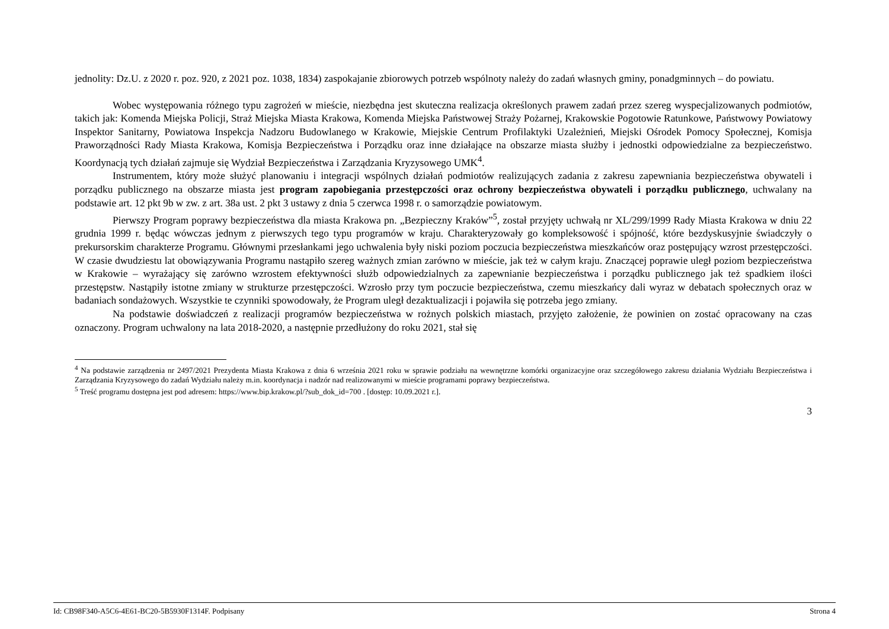jednolity: Dz.U. z 2020 r. poz. 920, z 2021 poz. 1038, 1834) zaspokajanie zbiorowych potrzeb wspólnoty należy do zadań własnych gminy, ponadgminnych – do powiatu.
Wobec występowania różnego typu zagrożeń w mieście, niezbędna jest skuteczna realizacja określonych prawem zadań przez szereg wyspecjalizowanych podmiotów, takich jak: Komenda Miejska Policji, Straż Miejska Miasta Krakowa, Komenda Miejska Państwowej Straży Pożarnej, Krakowskie Pogotowie Ratunkowe, Państwowy Powiatowy Inspektor Sanitarny, Powiatowa Inspekcja Nadzoru Budowlanego w Krakowie, Miejskie Centrum Profilaktyki Uzależnień, Miejski Ośrodek Pomocy Społecznej, Komisja Praworządności Rady Miasta Krakowa, Komisja Bezpieczeństwa i Porządku oraz inne działające na obszarze miasta służby i jednostki odpowiedzialne za bezpieczeństwo. Koordynacją tych działań zajmuje się Wydział Bezpieczeństwa i Zarządzania Kryzysowego UMK<sup>4</sup>.
Instrumentem, który może służyć planowaniu i integracji wspólnych działań podmiotów realizujących zadania z zakresu zapewniania bezpieczeństwa obywateli i porządku publicznego na obszarze miasta jest program zapobiegania przestępczości oraz ochrony bezpieczeństwa obywateli i porządku publicznego, uchwalany na podstawie art. 12 pkt 9b w zw. z art. 38a ust. 2 pkt 3 ustawy z dnia 5 czerwca 1998 r. o samorządzie powiatowym.
Pierwszy Program poprawy bezpieczeństwa dla miasta Krakowa pn. „Bezpieczny Kraków”<sup>5</sup>, został przyjęty uchwałą nr XL/299/1999 Rady Miasta Krakowa w dniu 22 grudnia 1999 r. będąc wówczas jednym z pierwszych tego typu programów w kraju. Charakteryzowały go kompleksowość i spójność, które bezdyskusyjnie świadczyły o prekursorskim charakterze Programu. Głównymi przesłankami jego uchwalenia były niski poziom poczucia bezpieczeństwa mieszkańców oraz postępujący wzrost przestępczości. W czasie dwudziestu lat obowiązywania Programu nastąpiło szereg ważnych zmian zarówno w mieście, jak też w całym kraju. Znaczącej poprawie uległ poziom bezpieczeństwa w Krakowie – wyrażający się zarówno wzrostem efektywności służb odpowiedzialnych za zapewnianie bezpieczeństwa i porządku publicznego jak też spadkiem ilości przestępstw. Nastąpiły istotne zmiany w strukturze przestępczości. Wzrosło przy tym poczucie bezpieczeństwa, czemu mieszkańcy dali wyraz w debatach społecznych oraz w badaniach sondażowych. Wszystkie te czynniki spowodowały, że Program uległ dezaktualizacji i pojawiła się potrzeba jego zmiany.
Na podstawie doświadczeń z realizacji programów bezpieczeństwa w rożnych polskich miastach, przyjęto założenie, że powinien on zostać opracowany na czas oznaczony. Program uchwalony na lata 2018-2020, a następnie przedłużony do roku 2021, stał się
<sup>4</sup> Na podstawie zarządzenia nr 2497/2021 Prezydenta Miasta Krakowa z dnia 6 września 2021 roku w sprawie podziału na wewnętrzne komórki organizacyjne oraz szczegółowego zakresu działania Wydziału Bezpieczeństwa i Zarządzania Kryzysowego do zadań Wydziału należy m.in. koordynacja i nadzór nad realizowanymi w mieście programami poprawy bezpieczeństwa.
<sup>5</sup> Treść programu dostępna jest pod adresem: https://www.bip.krakow.pl/?sub_dok_id=700 . [dostęp: 10.09.2021 r.].
3
Id: CB98F340-A5C6-4E61-BC20-5B5930F1314F. Podpisany Strona 4